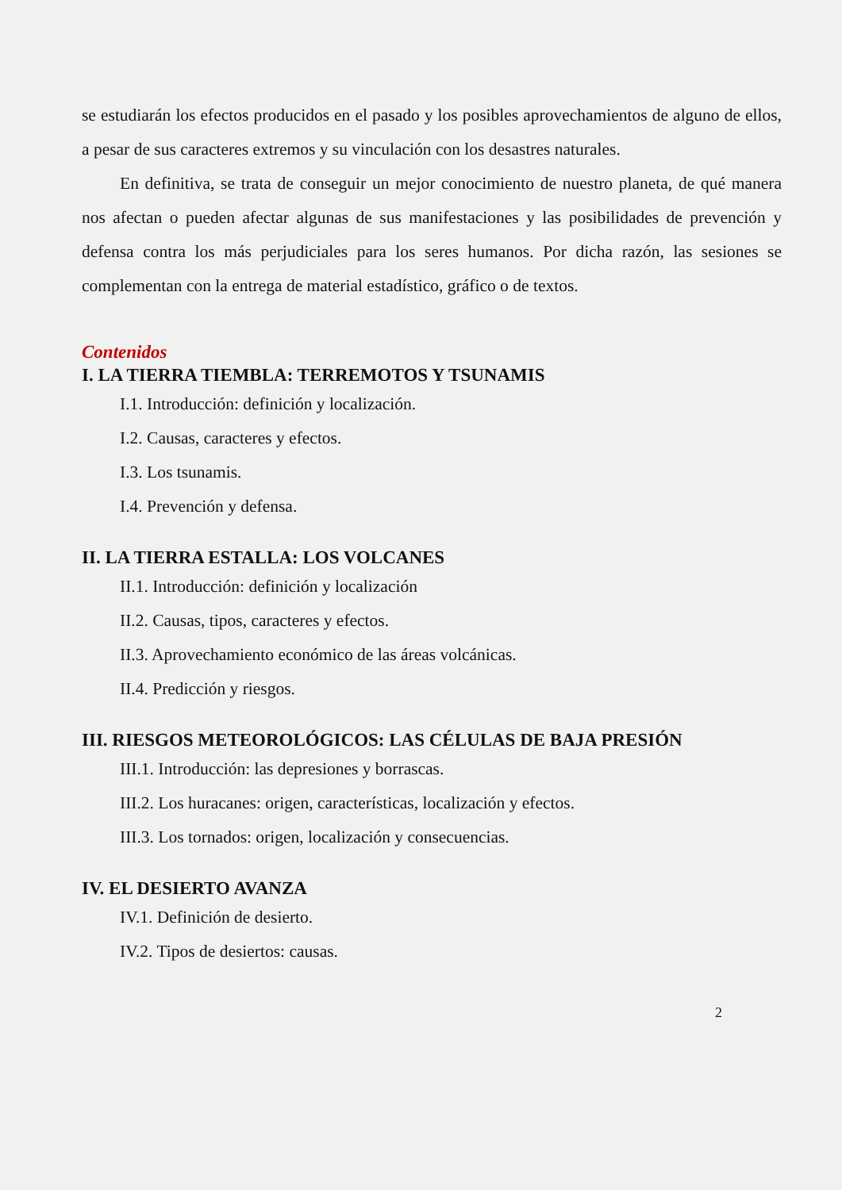se estudiarán los efectos producidos en el pasado y los posibles aprovechamientos de alguno de ellos, a pesar de sus caracteres extremos y su vinculación con los desastres naturales.
En definitiva, se trata de conseguir un mejor conocimiento de nuestro planeta, de qué manera nos afectan o pueden afectar algunas de sus manifestaciones y las posibilidades de prevención y defensa contra los más perjudiciales para los seres humanos. Por dicha razón, las sesiones se complementan con la entrega de material estadístico, gráfico o de textos.
Contenidos
I. LA TIERRA TIEMBLA: TERREMOTOS Y TSUNAMIS
I.1. Introducción: definición y localización.
I.2. Causas, caracteres y efectos.
I.3. Los tsunamis.
I.4. Prevención y defensa.
II. LA TIERRA ESTALLA: LOS VOLCANES
II.1. Introducción: definición y localización
II.2. Causas, tipos, caracteres y efectos.
II.3. Aprovechamiento económico de las áreas volcánicas.
II.4. Predicción y riesgos.
III. RIESGOS METEOROLÓGICOS: LAS CÉLULAS DE BAJA PRESIÓN
III.1. Introducción: las depresiones y borrascas.
III.2. Los huracanes: origen, características, localización y efectos.
III.3. Los tornados: origen, localización y consecuencias.
IV. EL DESIERTO AVANZA
IV.1. Definición de desierto.
IV.2. Tipos de desiertos: causas.
2